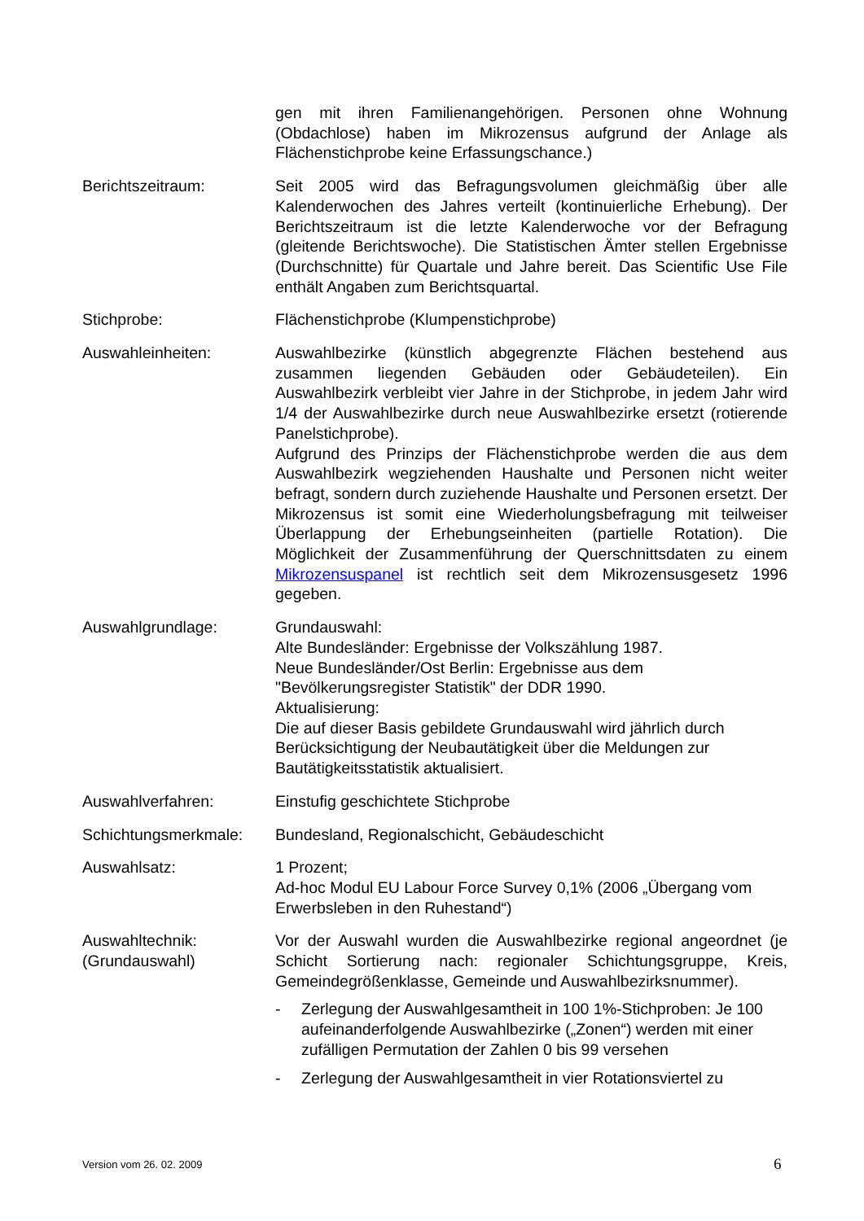gen mit ihren Familienangehörigen. Personen ohne Wohnung (Obdachlose) haben im Mikrozensus aufgrund der Anlage als Flächenstichprobe keine Erfassungschance.)
Berichtszeitraum: Seit 2005 wird das Befragungsvolumen gleichmäßig über alle Kalenderwochen des Jahres verteilt (kontinuierliche Erhebung). Der Berichtszeitraum ist die letzte Kalenderwoche vor der Befragung (gleitende Berichtswoche). Die Statistischen Ämter stellen Ergebnisse (Durchschnitte) für Quartale und Jahre bereit. Das Scientific Use File enthält Angaben zum Berichtsquartal.
Stichprobe: Flächenstichprobe (Klumpenstichprobe)
Auswahleinheiten: Auswahlbezirke (künstlich abgegrenzte Flächen bestehend aus zusammen liegenden Gebäuden oder Gebäudeteilen). Ein Auswahlbezirk verbleibt vier Jahre in der Stichprobe, in jedem Jahr wird 1/4 der Auswahlbezirke durch neue Auswahlbezirke ersetzt (rotierende Panelstichprobe).
Aufgrund des Prinzips der Flächenstichprobe werden die aus dem Auswahlbezirk wegziehenden Haushalte und Personen nicht weiter befragt, sondern durch zuziehende Haushalte und Personen ersetzt. Der Mikrozensus ist somit eine Wiederholungsbefragung mit teilweiser Überlappung der Erhebungseinheiten (partielle Rotation). Die Möglichkeit der Zusammenführung der Querschnittsdaten zu einem Mikrozensuspanel ist rechtlich seit dem Mikrozensusgesetz 1996 gegeben.
Auswahlgrundlage: Grundauswahl:
Alte Bundesländer: Ergebnisse der Volkszählung 1987.
Neue Bundesländer/Ost Berlin: Ergebnisse aus dem "Bevölkerungsregister Statistik" der DDR 1990.
Aktualisierung:
Die auf dieser Basis gebildete Grundauswahl wird jährlich durch Berücksichtigung der Neubautätigkeit über die Meldungen zur Bautätigkeitsstatistik aktualisiert.
Auswahlverfahren: Einstufig geschichtete Stichprobe
Schichtungsmerkmale: Bundesland, Regionalschicht, Gebäudeschicht
Auswahlsatz: 1 Prozent;
Ad-hoc Modul EU Labour Force Survey 0,1% (2006 „Übergang vom Erwerbsleben in den Ruhestand“)
Auswahltechnik:
(Grundauswahl)
Vor der Auswahl wurden die Auswahlbezirke regional angeordnet (je Schicht Sortierung nach: regionaler Schichtungsgruppe, Kreis, Gemeindegrößenklasse, Gemeinde und Auswahlbezirksnummer).
- Zerlegung der Auswahlgesamtheit in 100 1%-Stichproben: Je 100 aufeinanderfolgende Auswahlbezirke („Zonen“) werden mit einer zufälligen Permutation der Zahlen 0 bis 99 versehen
- Zerlegung der Auswahlgesamtheit in vier Rotationsviertel zu
Version vom 26. 02. 2009 6